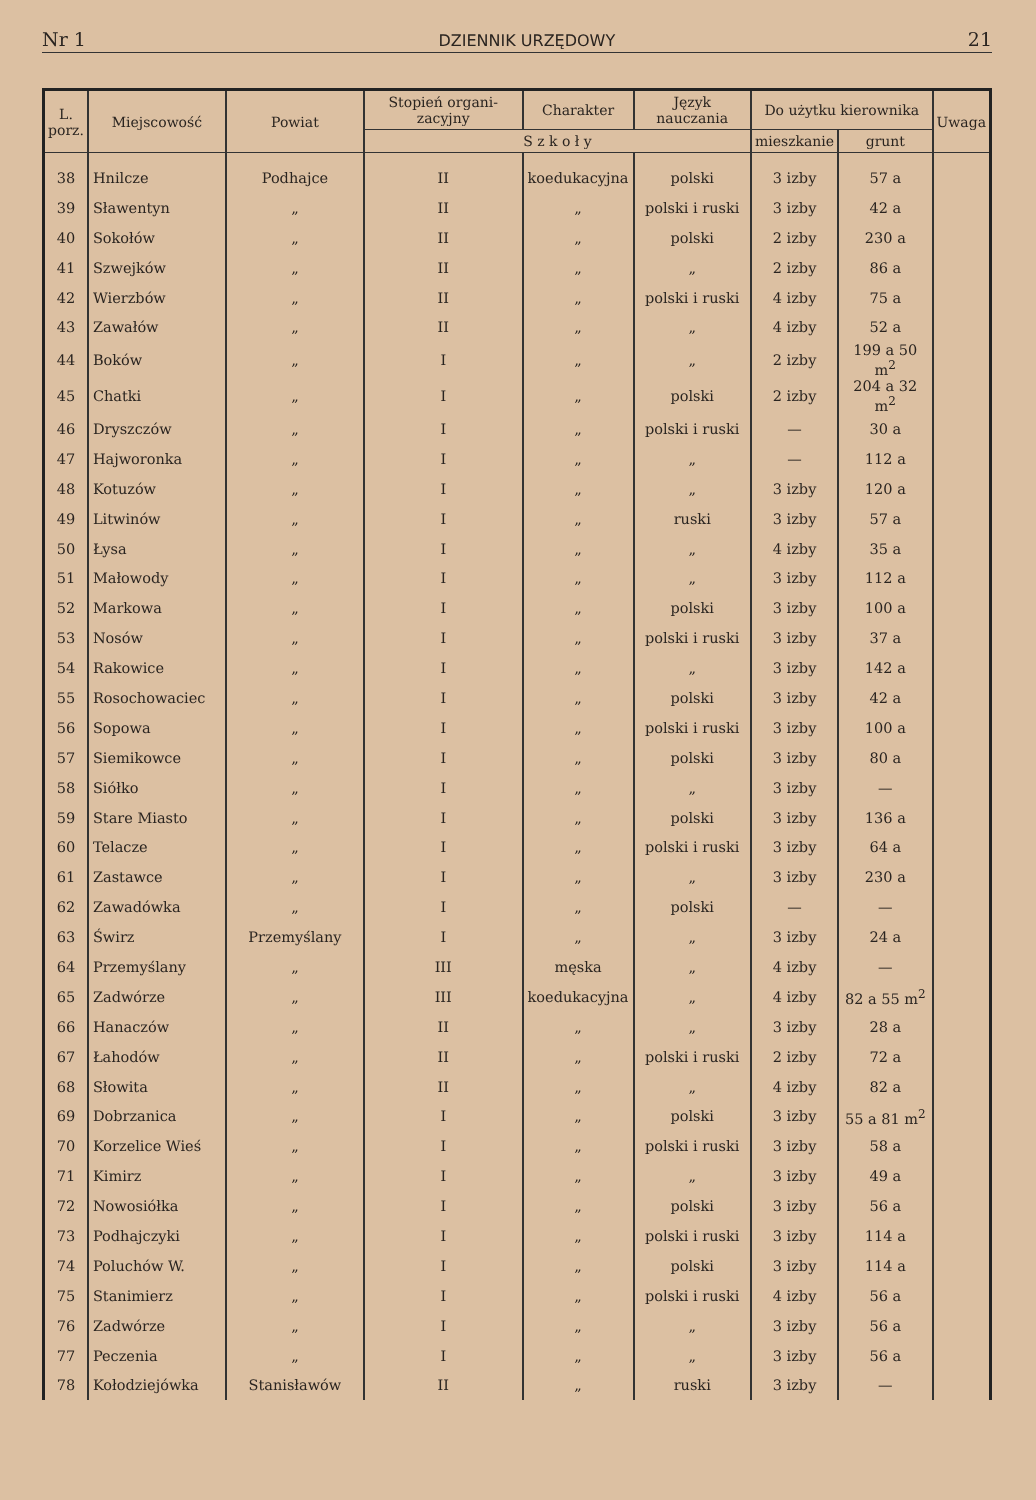Nr 1 DZIENNIK URZĘDOWY 21
| L. porz. | Miejscowość | Powiat | Stopień organi-zacyjny | Charakter | Język nauczania | Do użytku kierownika | | Uwaga |
| --- | --- | --- | --- | --- | --- | --- | --- | --- |
| | | | S z k o ł y | | | mieszkanie | grunt | |
| 38 | Hnilcze | Podhajce | II | koedukacyjna | polski | 3 izby | 57 a | |
| 39 | Sławentyn | „ | II | „ | polski i ruski | 3 izby | 42 a | |
| 40 | Sokołów | „ | II | „ | polski | 2 izby | 230 a | |
| 41 | Szwejków | „ | II | „ | „ | 2 izby | 86 a | |
| 42 | Wierzbów | „ | II | „ | polski i ruski | 4 izby | 75 a | |
| 43 | Zawałów | „ | II | „ | „ | 4 izby | 52 a | |
| 44 | Boków | „ | I | „ | „ | 2 izby | 199 a 50 m<sup>2</sup> | |
| 45 | Chatki | „ | I | „ | polski | 2 izby | 204 a 32 m<sup>2</sup> | |
| 46 | Dryszczów | „ | I | „ | polski i ruski | — | 30 a | |
| 47 | Hajworonka | „ | I | „ | „ | — | 112 a | |
| 48 | Kotuzów | „ | I | „ | „ | 3 izby | 120 a | |
| 49 | Litwinów | „ | I | „ | ruski | 3 izby | 57 a | |
| 50 | Łysa | „ | I | „ | „ | 4 izby | 35 a | |
| 51 | Małowody | „ | I | „ | „ | 3 izby | 112 a | |
| 52 | Markowa | „ | I | „ | polski | 3 izby | 100 a | |
| 53 | Nosów | „ | I | „ | polski i ruski | 3 izby | 37 a | |
| 54 | Rakowice | „ | I | „ | „ | 3 izby | 142 a | |
| 55 | Rosochowaciec | „ | I | „ | polski | 3 izby | 42 a | |
| 56 | Sopowa | „ | I | „ | polski i ruski | 3 izby | 100 a | |
| 57 | Siemikowce | „ | I | „ | polski | 3 izby | 80 a | |
| 58 | Siółko | „ | I | „ | „ | 3 izby | — | |
| 59 | Stare Miasto | „ | I | „ | polski | 3 izby | 136 a | |
| 60 | Telacze | „ | I | „ | polski i ruski | 3 izby | 64 a | |
| 61 | Zastawce | „ | I | „ | „ | 3 izby | 230 a | |
| 62 | Zawadówka | „ | I | „ | polski | — | — | |
| 63 | Świrz | Przemyślany | I | „ | „ | 3 izby | 24 a | |
| 64 | Przemyślany | „ | III | męska | „ | 4 izby | — | |
| 65 | Zadwórze | „ | III | koedukacyjna | „ | 4 izby | 82 a 55 m<sup>2</sup> | |
| 66 | Hanaczów | „ | II | „ | „ | 3 izby | 28 a | |
| 67 | Łahodów | „ | II | „ | polski i ruski | 2 izby | 72 a | |
| 68 | Słowita | „ | II | „ | „ | 4 izby | 82 a | |
| 69 | Dobrzanica | „ | I | „ | polski | 3 izby | 55 a 81 m<sup>2</sup> | |
| 70 | Korzelice Wieś | „ | I | „ | polski i ruski | 3 izby | 58 a | |
| 71 | Kimirz | „ | I | „ | „ | 3 izby | 49 a | |
| 72 | Nowosiółka | „ | I | „ | polski | 3 izby | 56 a | |
| 73 | Podhajczyki | „ | I | „ | polski i ruski | 3 izby | 114 a | |
| 74 | Poluchów W. | „ | I | „ | polski | 3 izby | 114 a | |
| 75 | Stanimierz | „ | I | „ | polski i ruski | 4 izby | 56 a | |
| 76 | Zadwórze | „ | I | „ | „ | 3 izby | 56 a | |
| 77 | Peczenia | „ | I | „ | „ | 3 izby | 56 a | |
| 78 | Kołodziejówka | Stanisławów | II | „ | ruski | 3 izby | — | |